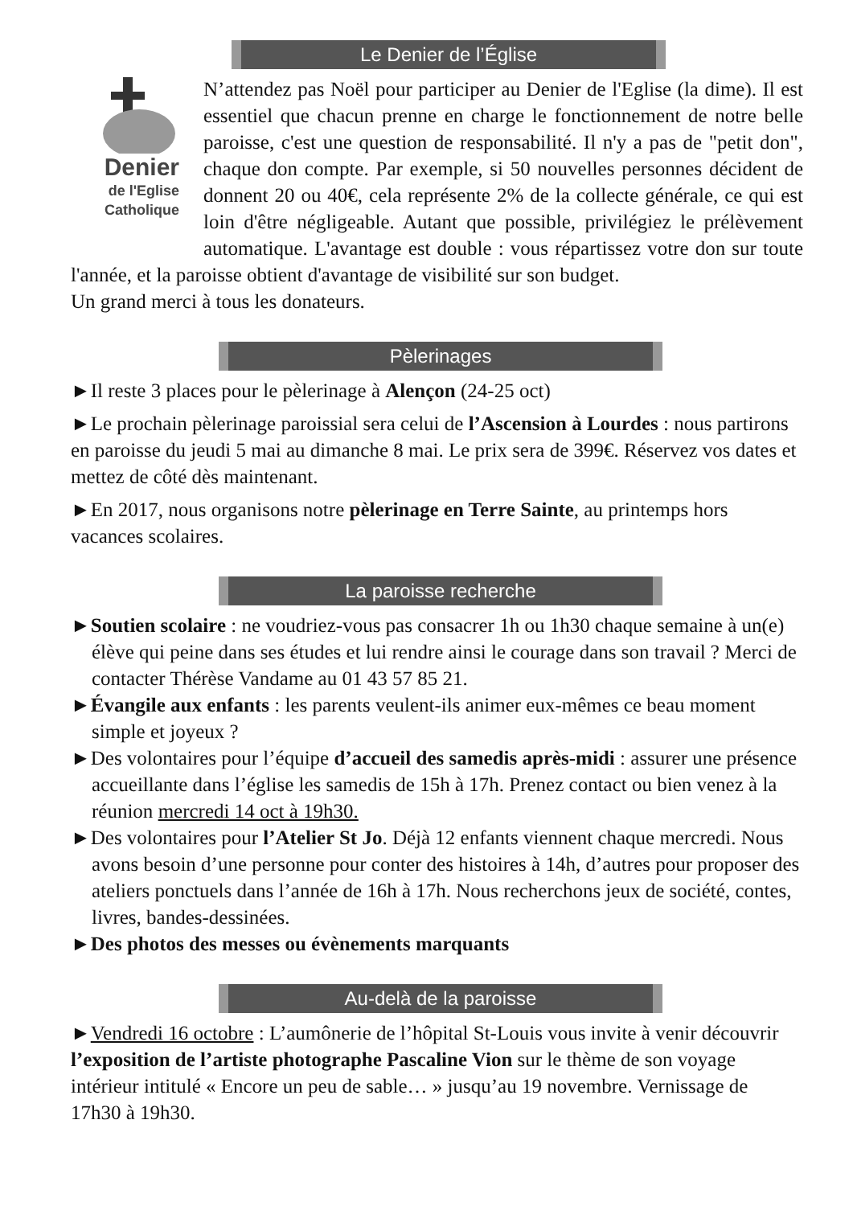Le Denier de l’Église
Denier
de l'Eglise
Catholique
N’attendez pas Noël pour participer au Denier de l'Eglise (la dime). Il est essentiel que chacun prenne en charge le fonctionnement de notre belle paroisse, c'est une question de responsabilité. Il n'y a pas de "petit don", chaque don compte. Par exemple, si 50 nouvelles personnes décident de donnent 20 ou 40€, cela représente 2% de la collecte générale, ce qui est loin d'être négligeable. Autant que possible, privilégiez le prélèvement automatique. L'avantage est double : vous répartissez votre don sur toute l'année, et la paroisse obtient d'avantage de visibilité sur son budget.
Un grand merci à tous les donateurs.
Pèlerinages
►Il reste 3 places pour le pèlerinage à Alençon (24-25 oct)
►Le prochain pèlerinage paroissial sera celui de l’Ascension à Lourdes : nous partirons en paroisse du jeudi 5 mai au dimanche 8 mai. Le prix sera de 399€. Réservez vos dates et mettez de côté dès maintenant.
►En 2017, nous organisons notre pèlerinage en Terre Sainte, au printemps hors vacances scolaires.
La paroisse recherche
►Soutien scolaire : ne voudriez-vous pas consacrer 1h ou 1h30 chaque semaine à un(e) élève qui peine dans ses études et lui rendre ainsi le courage dans son travail ? Merci de contacter Thérèse Vandame au 01 43 57 85 21.
►Évangile aux enfants : les parents veulent-ils animer eux-mêmes ce beau moment simple et joyeux ?
►Des volontaires pour l’équipe d’accueil des samedis après-midi : assurer une présence accueillante dans l’église les samedis de 15h à 17h. Prenez contact ou bien venez à la réunion mercredi 14 oct à 19h30.
►Des volontaires pour l’Atelier St Jo. Déjà 12 enfants viennent chaque mercredi. Nous avons besoin d’une personne pour conter des histoires à 14h, d’autres pour proposer des ateliers ponctuels dans l’année de 16h à 17h. Nous recherchons jeux de société, contes, livres, bandes-dessinées.
►Des photos des messes ou évènements marquants
Au-delà de la paroisse
►Vendredi 16 octobre : L’aumônerie de l’hôpital St-Louis vous invite à venir découvrir l’exposition de l’artiste photographe Pascaline Vion sur le thème de son voyage intérieur intitulé « Encore un peu de sable… » jusqu’au 19 novembre. Vernissage de 17h30 à 19h30.